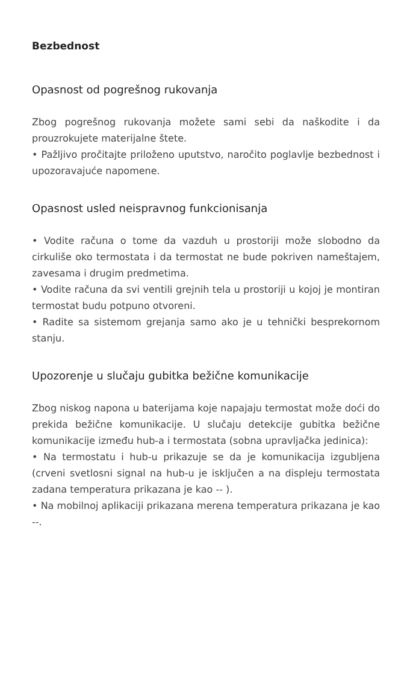Bezbednost
Opasnost od pogrešnog rukovanja
Zbog pogrešnog rukovanja možete sami sebi da naškodite i da prouzrokujete materijalne štete.
• Pažljivo pročitajte priloženo uputstvo, naročito poglavlje bezbednost i upozoravajuće napomene.
Opasnost usled neispravnog funkcionisanja
• Vodite računa o tome da vazduh u prostoriji može slobodno da cirkuliše oko termostata i da termostat ne bude pokriven nameštajem, zavesama i drugim predmetima.
• Vodite računa da svi ventili grejnih tela u prostoriji u kojoj je montiran termostat budu potpuno otvoreni.
• Radite sa sistemom grejanja samo ako je u tehnički besprekornom stanju.
Upozorenje u slučaju gubitka bežične komunikacije
Zbog niskog napona u baterijama koje napajaju termostat može doći do prekida bežične komunikacije. U slučaju detekcije gubitka bežične komunikacije između hub-a i termostata (sobna upravljačka jedinica):
• Na termostatu i hub-u prikazuje se da je komunikacija izgubljena (crveni svetlosni signal na hub-u je isključen a na displeju termostata zadana temperatura prikazana je kao -- ).
• Na mobilnoj aplikaciji prikazana merena temperatura prikazana je kao --.